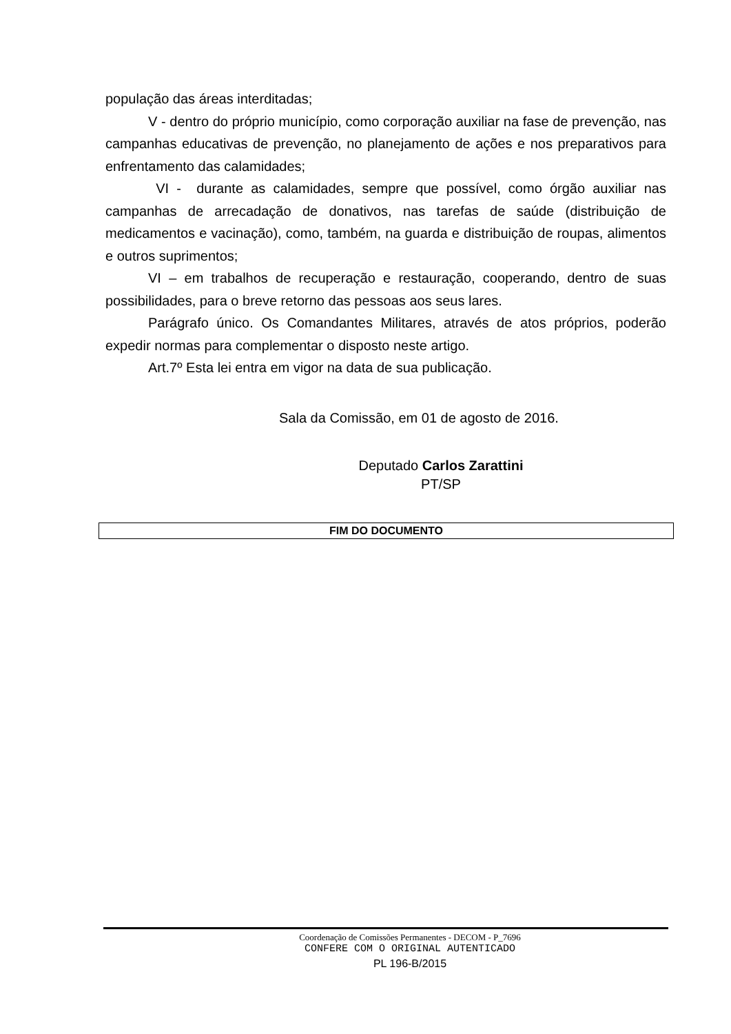população das áreas interditadas;
V - dentro do próprio município, como corporação auxiliar na fase de prevenção, nas campanhas educativas de prevenção, no planejamento de ações e nos preparativos para enfrentamento das calamidades;
VI - durante as calamidades, sempre que possível, como órgão auxiliar nas campanhas de arrecadação de donativos, nas tarefas de saúde (distribuição de medicamentos e vacinação), como, também, na guarda e distribuição de roupas, alimentos e outros suprimentos;
VI – em trabalhos de recuperação e restauração, cooperando, dentro de suas possibilidades, para o breve retorno das pessoas aos seus lares.
Parágrafo único. Os Comandantes Militares, através de atos próprios, poderão expedir normas para complementar o disposto neste artigo.
Art.7º Esta lei entra em vigor na data de sua publicação.
Sala da Comissão, em 01 de agosto de 2016.
Deputado Carlos Zarattini
PT/SP
FIM DO DOCUMENTO
Coordenação de Comissões Permanentes - DECOM - P_7696
CONFERE COM O ORIGINAL AUTENTICADO
PL 196-B/2015